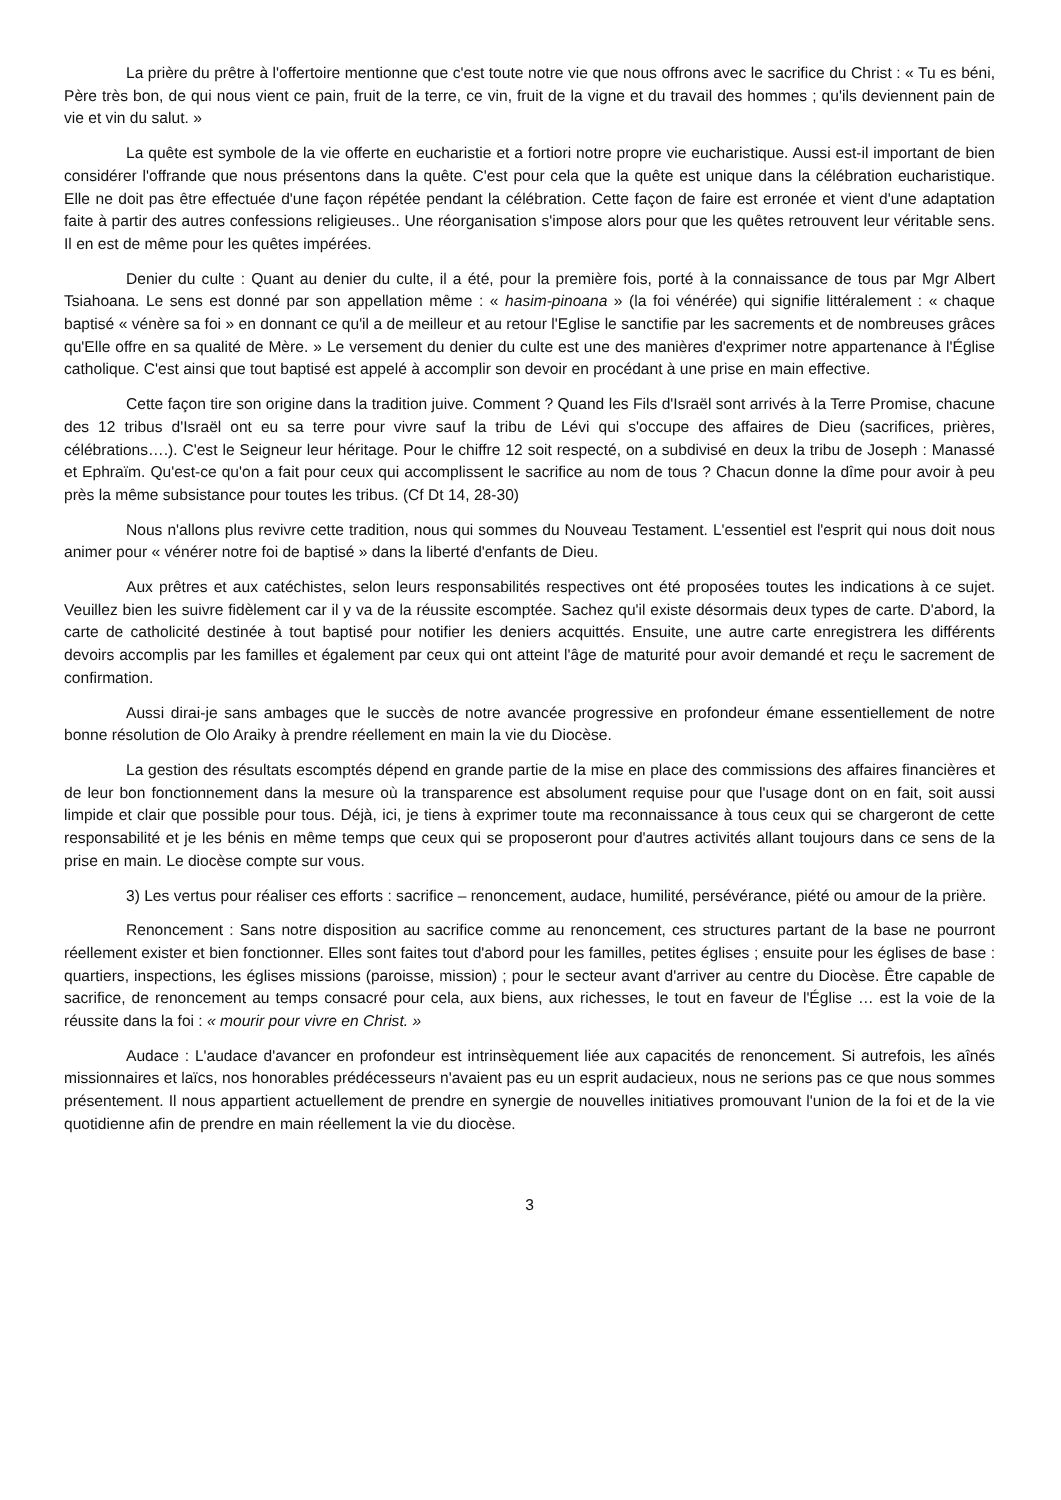La prière du prêtre à l'offertoire mentionne que c'est toute notre vie que nous offrons avec le sacrifice du Christ : « Tu es béni, Père très bon, de qui nous vient ce pain, fruit de la terre, ce vin, fruit de la vigne et du travail des hommes ; qu'ils deviennent pain de vie et vin du salut. »
La quête est symbole de la vie offerte en eucharistie et a fortiori notre propre vie eucharistique. Aussi est-il important de bien considérer l'offrande que nous présentons dans la quête. C'est pour cela que la quête est unique dans la célébration eucharistique. Elle ne doit pas être effectuée d'une façon répétée pendant la célébration. Cette façon de faire est erronée et vient d'une adaptation faite à partir des autres confessions religieuses.. Une réorganisation s'impose alors pour que les quêtes retrouvent leur véritable sens. Il en est de même pour les quêtes impérées.
Denier du culte : Quant au denier du culte, il a été, pour la première fois, porté à la connaissance de tous par Mgr Albert Tsiahoana. Le sens est donné par son appellation même : « hasim-pinoana » (la foi vénérée) qui signifie littéralement : « chaque baptisé « vénère sa foi » en donnant ce qu'il a de meilleur et au retour l'Eglise le sanctifie par les sacrements et de nombreuses grâces qu'Elle offre en sa qualité de Mère. » Le versement du denier du culte est une des manières d'exprimer notre appartenance à l'Église catholique. C'est ainsi que tout baptisé est appelé à accomplir son devoir en procédant à une prise en main effective.
Cette façon tire son origine dans la tradition juive. Comment ? Quand les Fils d'Israël sont arrivés à la Terre Promise, chacune des 12 tribus d'Israël ont eu sa terre pour vivre sauf la tribu de Lévi qui s'occupe des affaires de Dieu (sacrifices, prières, célébrations….). C'est le Seigneur leur héritage. Pour le chiffre 12 soit respecté, on a subdivisé en deux la tribu de Joseph : Manassé et Ephraïm. Qu'est-ce qu'on a fait pour ceux qui accomplissent le sacrifice au nom de tous ? Chacun donne la dîme pour avoir à peu près la même subsistance pour toutes les tribus. (Cf Dt 14, 28-30)
Nous n'allons plus revivre cette tradition, nous qui sommes du Nouveau Testament. L'essentiel est l'esprit qui nous doit nous animer pour « vénérer notre foi de baptisé » dans la liberté d'enfants de Dieu.
Aux prêtres et aux catéchistes, selon leurs responsabilités respectives ont été proposées toutes les indications à ce sujet. Veuillez bien les suivre fidèlement car il y va de la réussite escomptée. Sachez qu'il existe désormais deux types de carte. D'abord, la carte de catholicité destinée à tout baptisé pour notifier les deniers acquittés. Ensuite, une autre carte enregistrera les différents devoirs accomplis par les familles et également par ceux qui ont atteint l'âge de maturité pour avoir demandé et reçu le sacrement de confirmation.
Aussi dirai-je sans ambages que le succès de notre avancée progressive en profondeur émane essentiellement de notre bonne résolution de Olo Araiky à prendre réellement en main la vie du Diocèse.
La gestion des résultats escomptés dépend en grande partie de la mise en place des commissions des affaires financières et de leur bon fonctionnement dans la mesure où la transparence est absolument requise pour que l'usage dont on en fait, soit aussi limpide et clair que possible pour tous. Déjà, ici, je tiens à exprimer toute ma reconnaissance à tous ceux qui se chargeront de cette responsabilité et je les bénis en même temps que ceux qui se proposeront pour d'autres activités allant toujours dans ce sens de la prise en main. Le diocèse compte sur vous.
3) Les vertus pour réaliser ces efforts : sacrifice – renoncement, audace, humilité, persévérance, piété ou amour de la prière.
Renoncement : Sans notre disposition au sacrifice comme au renoncement, ces structures partant de la base ne pourront réellement exister et bien fonctionner. Elles sont faites tout d'abord pour les familles, petites églises ; ensuite pour les églises de base : quartiers, inspections, les églises missions (paroisse, mission) ; pour le secteur avant d'arriver au centre du Diocèse. Être capable de sacrifice, de renoncement au temps consacré pour cela, aux biens, aux richesses, le tout en faveur de l'Église … est la voie de la réussite dans la foi : « mourir pour vivre en Christ. »
Audace : L'audace d'avancer en profondeur est intrinsèquement liée aux capacités de renoncement. Si autrefois, les aînés missionnaires et laïcs, nos honorables prédécesseurs n'avaient pas eu un esprit audacieux, nous ne serions pas ce que nous sommes présentement. Il nous appartient actuellement de prendre en synergie de nouvelles initiatives promouvant l'union de la foi et de la vie quotidienne afin de prendre en main réellement la vie du diocèse.
3